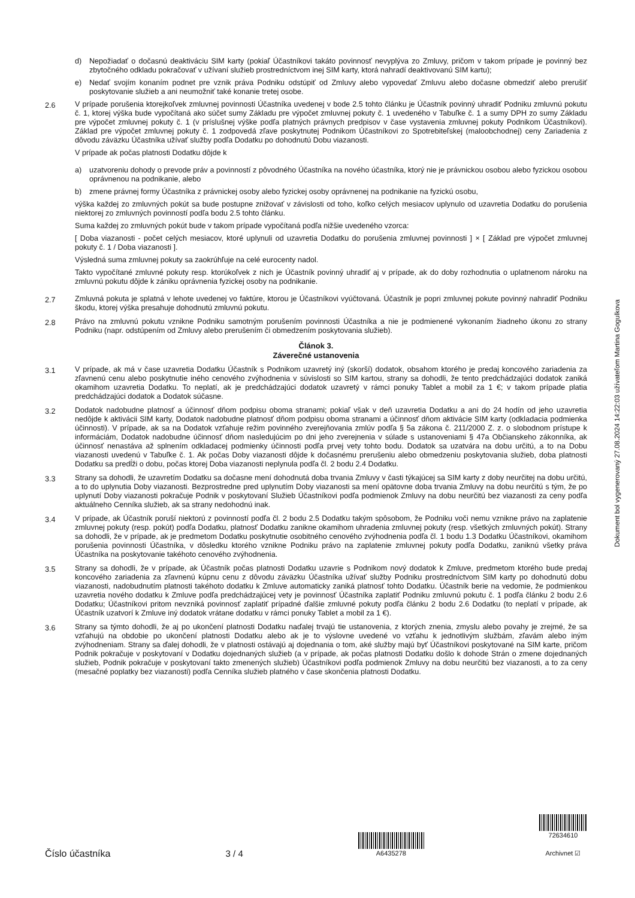d) Nepožiadať o dočasnú deaktiváciu SIM karty (pokiaľ Účastníkovi takáto povinnosť nevyplýva zo Zmluvy, pričom v takom prípade je povinný bez zbytočného odkladu pokračovať v užívaní služieb prostredníctvom inej SIM karty, ktorá nahradí deaktivovanú SIM kartu);
e) Nedať svojím konaním podnet pre vznik práva Podniku odstúpiť od Zmluvy alebo vypovedať Zmluvu alebo dočasne obmedziť alebo prerušiť poskytovanie služieb a ani neumožniť také konanie tretej osobe.
2.6 V prípade porušenia ktorejkoľvek zmluvnej povinnosti Účastníka uvedenej v bode 2.5 tohto článku je Účastník povinný uhradiť Podniku zmluvnú pokutu č. 1, ktorej výška bude vypočítaná ako súčet sumy Základu pre výpočet zmluvnej pokuty č. 1 uvedeného v Tabuľke č. 1 a sumy DPH zo sumy Základu pre výpočet zmluvnej pokuty č. 1 (v príslušnej výške podľa platných právnych predpisov v čase vystavenia zmluvnej pokuty Podnikom Účastníkovi). Základ pre výpočet zmluvnej pokuty č. 1 zodpovedá zľave poskytnutej Podnikom Účastníkovi zo Spotrebiteľskej (maloobchodnej) ceny Zariadenia z dôvodu záväzku Účastníka užívať služby podľa Dodatku po dohodnutú Dobu viazanosti.
V prípade ak počas platnosti Dodatku dôjde k
a) uzatvoreniu dohody o prevode práv a povinností z pôvodného Účastníka na nového účastníka, ktorý nie je právnickou osobou alebo fyzickou osobou oprávnenou na podnikanie, alebo
b) zmene právnej formy Účastníka z právnickej osoby alebo fyzickej osoby oprávnenej na podnikanie na fyzickú osobu,
výška každej zo zmluvných pokút sa bude postupne znižovať v závislosti od toho, koľko celých mesiacov uplynulo od uzavretia Dodatku do porušenia niektorej zo zmluvných povinností podľa bodu 2.5 tohto článku.
Suma každej zo zmluvných pokút bude v takom prípade vypočítaná podľa nižšie uvedeného vzorca:
[ Doba viazanosti - počet celých mesiacov, ktoré uplynuli od uzavretia Dodatku do porušenia zmluvnej povinnosti ] × [ Základ pre výpočet zmluvnej pokuty č. 1 / Doba viazanosti ].
Výsledná suma zmluvnej pokuty sa zaokrúhľuje na celé eurocenty nadol.
Takto vypočítané zmluvné pokuty resp. ktorúkoľvek z nich je Účastník povinný uhradiť aj v prípade, ak do doby rozhodnutia o uplatnenom nároku na zmluvnú pokutu dôjde k zániku oprávnenia fyzickej osoby na podnikanie.
2.7 Zmluvná pokuta je splatná v lehote uvedenej vo faktúre, ktorou je Účastníkovi vyúčtovaná. Účastník je popri zmluvnej pokute povinný nahradiť Podniku škodu, ktorej výška presahuje dohodnutú zmluvnú pokutu.
2.8 Právo na zmluvnú pokutu vznikne Podniku samotným porušením povinnosti Účastníka a nie je podmienené vykonaním žiadneho úkonu zo strany Podniku (napr. odstúpením od Zmluvy alebo prerušením či obmedzením poskytovania služieb).
Článok 3.
Záverečné ustanovenia
3.1 V prípade, ak má v čase uzavretia Dodatku Účastník s Podnikom uzavretý iný (skorší) dodatok, obsahom ktorého je predaj koncového zariadenia za zľavnenú cenu alebo poskytnutie iného cenového zvýhodnenia v súvislosti so SIM kartou, strany sa dohodli, že tento predchádzajúci dodatok zaniká okamihom uzavretia Dodatku. To neplatí, ak je predchádzajúci dodatok uzavretý v rámci ponuky Tablet a mobil za 1 €; v takom prípade platia predchádzajúci dodatok a Dodatok súčasne.
3.2 Dodatok nadobudne platnosť a účinnosť dňom podpisu oboma stranami; pokiaľ však v deň uzavretia Dodatku a ani do 24 hodín od jeho uzavretia nedôjde k aktivácii SIM karty, Dodatok nadobudne platnosť dňom podpisu oboma stranami a účinnosť dňom aktivácie SIM karty (odkladacia podmienka účinnosti). V prípade, ak sa na Dodatok vzťahuje režim povinného zverejňovania zmlúv podľa § 5a zákona č. 211/2000 Z. z. o slobodnom prístupe k informáciám, Dodatok nadobudne účinnosť dňom nasledujúcim po dni jeho zverejnenia v súlade s ustanoveniami § 47a Občianskeho zákonníka, ak účinnosť nenastáva až splnením odkladacej podmienky účinnosti podľa prvej vety tohto bodu. Dodatok sa uzatvára na dobu určitú, a to na Dobu viazanosti uvedenú v Tabuľke č. 1. Ak počas Doby viazanosti dôjde k dočasnému prerušeniu alebo obmedzeniu poskytovania služieb, doba platnosti Dodatku sa predĺži o dobu, počas ktorej Doba viazanosti neplynula podľa čl. 2 bodu 2.4 Dodatku.
3.3 Strany sa dohodli, že uzavretím Dodatku sa dočasne mení dohodnutá doba trvania Zmluvy v časti týkajúcej sa SIM karty z doby neurčitej na dobu určitú, a to do uplynutia Doby viazanosti. Bezprostredne pred uplynutím Doby viazanosti sa mení opätovne doba trvania Zmluvy na dobu neurčitú s tým, že po uplynutí Doby viazanosti pokračuje Podnik v poskytovaní Služieb Účastníkovi podľa podmienok Zmluvy na dobu neurčitú bez viazanosti za ceny podľa aktuálneho Cenníka služieb, ak sa strany nedohodnú inak.
3.4 V prípade, ak Účastník poruší niektorú z povinností podľa čl. 2 bodu 2.5 Dodatku takým spôsobom, že Podniku voči nemu vznikne právo na zaplatenie zmluvnej pokuty (resp. pokút) podľa Dodatku, platnosť Dodatku zanikne okamihom uhradenia zmluvnej pokuty (resp. všetkých zmluvných pokút). Strany sa dohodli, že v prípade, ak je predmetom Dodatku poskytnutie osobitného cenového zvýhodnenia podľa čl. 1 bodu 1.3 Dodatku Účastníkovi, okamihom porušenia povinnosti Účastníka, v dôsledku ktorého vznikne Podniku právo na zaplatenie zmluvnej pokuty podľa Dodatku, zaniknú všetky práva Účastníka na poskytovanie takéhoto cenového zvýhodnenia.
3.5 Strany sa dohodli, že v prípade, ak Účastník počas platnosti Dodatku uzavrie s Podnikom nový dodatok k Zmluve, predmetom ktorého bude predaj koncového zariadenia za zľavnenú kúpnu cenu z dôvodu záväzku Účastníka užívať služby Podniku prostredníctvom SIM karty po dohodnutú dobu viazanosti, nadobudnutím platnosti takéhoto dodatku k Zmluve automaticky zaniká platnosť tohto Dodatku. Účastník berie na vedomie, že podmienkou uzavretia nového dodatku k Zmluve podľa predchádzajúcej vety je povinnosť Účastníka zaplatiť Podniku zmluvnú pokutu č. 1 podľa článku 2 bodu 2.6 Dodatku; Účastníkovi pritom nevzniká povinnosť zaplatiť prípadné ďalšie zmluvné pokuty podľa článku 2 bodu 2.6 Dodatku (to neplatí v prípade, ak Účastník uzatvorí k Zmluve iný dodatok vrátane dodatku v rámci ponuky Tablet a mobil za 1 €).
3.6 Strany sa týmto dohodli, že aj po ukončení platnosti Dodatku naďalej trvajú tie ustanovenia, z ktorých znenia, zmyslu alebo povahy je zrejmé, že sa vzťahujú na obdobie po ukončení platnosti Dodatku alebo ak je to výslovne uvedené vo vzťahu k jednotlivým službám, zľavám alebo iným zvýhodneniam. Strany sa ďalej dohodli, že v platnosti ostávajú aj dojednania o tom, aké služby majú byť Účastníkovi poskytované na SIM karte, pričom Podnik pokračuje v poskytovaní v Dodatku dojednaných služieb (a v prípade, ak počas platnosti Dodatku došlo k dohode Strán o zmene dojednaných služieb, Podnik pokračuje v poskytovaní takto zmenených služieb) Účastníkovi podľa podmienok Zmluvy na dobu neurčitú bez viazanosti, a to za ceny (mesačné poplatky bez viazanosti) podľa Cenníka služieb platného v čase skončenia platnosti Dodatku.
Dokument bol vygenerovaný 27.08.2024 14:22:03 užívateľom Martina Gogulkova
Číslo účastníka
3 / 4
A6435278
72634610
Archivnet ☑